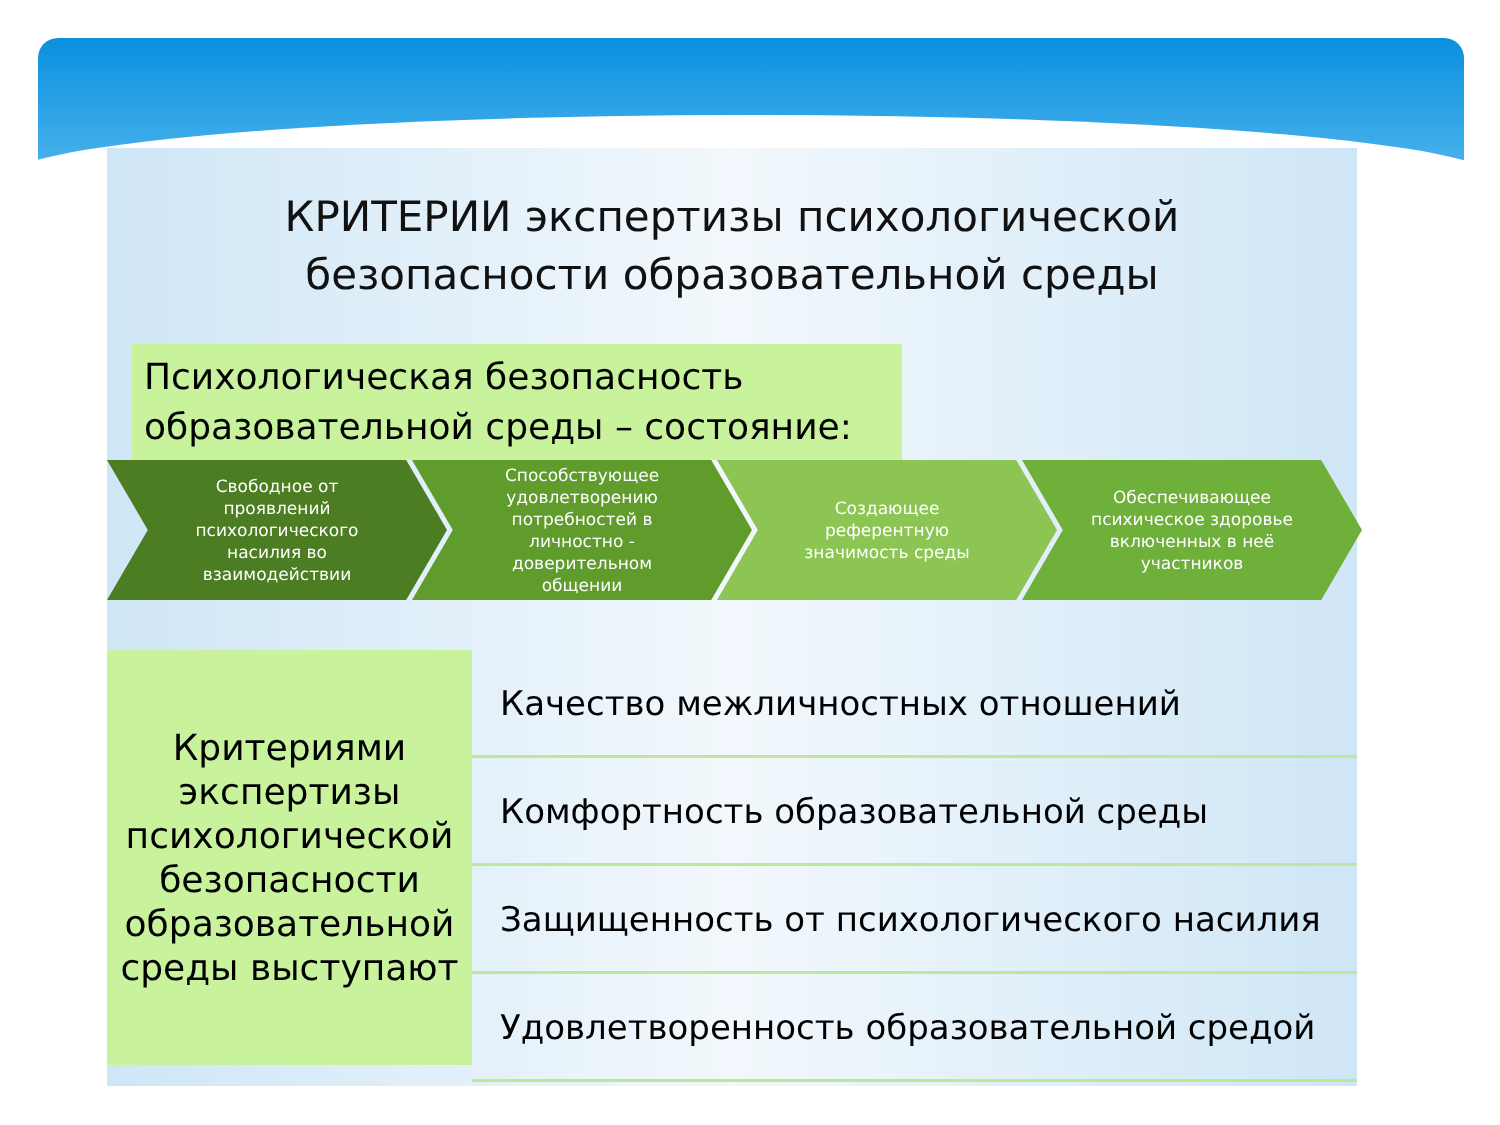КРИТЕРИИ экспертизы психологической
безопасности образовательной среды
Психологическая безопасность образовательной среды – состояние:
Свободное от проявлений психологического насилия во взаимодействии
Способствующее удовлетворению потребностей в личностно - доверительном общении
Создающее референтную значимость среды
Обеспечивающее психическое здоровье включенных в неё участников
Критериями экспертизы психологической безопасности образовательной среды выступают
Качество межличностных отношений
Комфортность образовательной среды
Защищенность от психологического насилия
Удовлетворенность образовательной средой